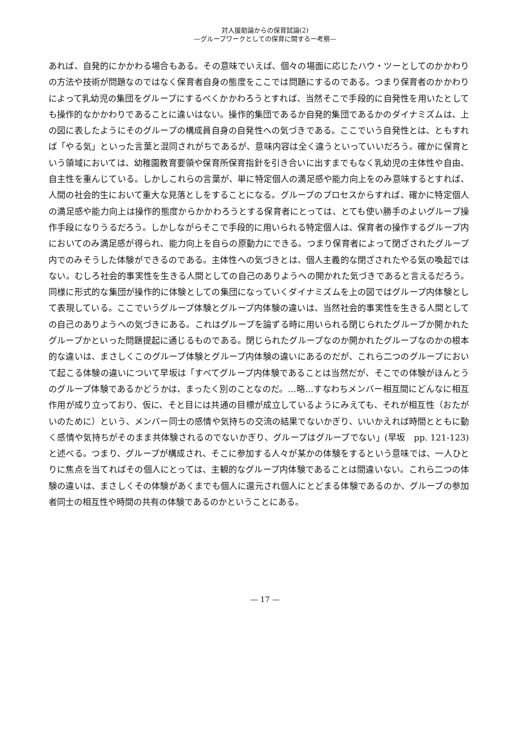対人援助論からの保育試論(2)
—グループワークとしての保育に関する一考察—
あれば、自発的にかかわる場合もある。その意味でいえば、個々の場面に応じたハウ・ツーとしてのかかわりの方法や技術が問題なのではなく保育者自身の態度をここでは問題にするのである。つまり保育者のかかわりによって乳幼児の集団をグループにするべくかかわろうとすれば、当然そこで手段的に自発性を用いたとしても操作的なかかわりであることに違いはない。操作的集団であるか自発的集団であるかのダイナミズムは、上の図に表したようにそのグループの構成員自身の自発性への気づきである。ここでいう自発性とは、ともすれば「やる気」といった言葉と混同されがちであるが、意味内容は全く違うといっていいだろう。確かに保育という領域においては、幼稚園教育要領や保育所保育指針を引き合いに出すまでもなく乳幼児の主体性や自由、自主性を重んじている。しかしこれらの言葉が、単に特定個人の満足感や能力向上をのみ意味するとすれば、人間の社会的生において重大な見落としをすることになる。グループのプロセスからすれば、確かに特定個人の満足感や能力向上は操作的態度からかかわろうとする保育者にとっては、とても使い勝手のよいグループ操作手段になりうるだろう。しかしながらそこで手段的に用いられる特定個人は、保育者の操作するグループ内においてのみ満足感が得られ、能力向上を自らの原動力にできる。つまり保育者によって閉ざされたグループ内でのみそうした体験ができるのである。主体性への気づきとは、個人主義的な閉ざされたやる気の喚起ではない。むしろ社会的事実性を生きる人間としての自己のありようへの開かれた気づきであると言えるだろう。同様に形式的な集団が操作的に体験としての集団になっていくダイナミズムを上の図ではグループ内体験として表現している。ここでいうグループ体験とグループ内体験の違いは、当然社会的事実性を生きる人間としての自己のありようへの気づきにある。これはグループを論ずる時に用いられる閉じられたグループか開かれたグループかといった問題提起に通じるものである。閉じられたグループなのか開かれたグループなのかの根本的な違いは、まさしくこのグループ体験とグループ内体験の違いにあるのだが、これら二つのグループにおいて起こる体験の違いについて早坂は「すべてグループ内体験であることは当然だが、そこでの体験がほんとうのグループ体験であるかどうかは、まったく別のことなのだ。…略…すなわちメンバー相互間にどんなに相互作用が成り立っており、仮に、そと目には共通の目標が成立しているようにみえても、それが相互性（おたがいのために）という、メンバー同士の感情や気持ちの交流の結果でないかぎり、いいかえれば時間とともに動く感情や気持ちがそのまま共体験されるのでないかぎり、グループはグループでない」(早坂　pp. 121-123) と述べる。つまり、グループが構成され、そこに参加する人々が某かの体験をするという意味では、一人ひとりに焦点を当てればその個人にとっては、主観的なグループ内体験であることは間違いない。これら二つの体験の違いは、まさしくその体験があくまでも個人に還元され個人にとどまる体験であるのか、グループの参加者同士の相互性や時間の共有の体験であるのかということにある。
— 17 —